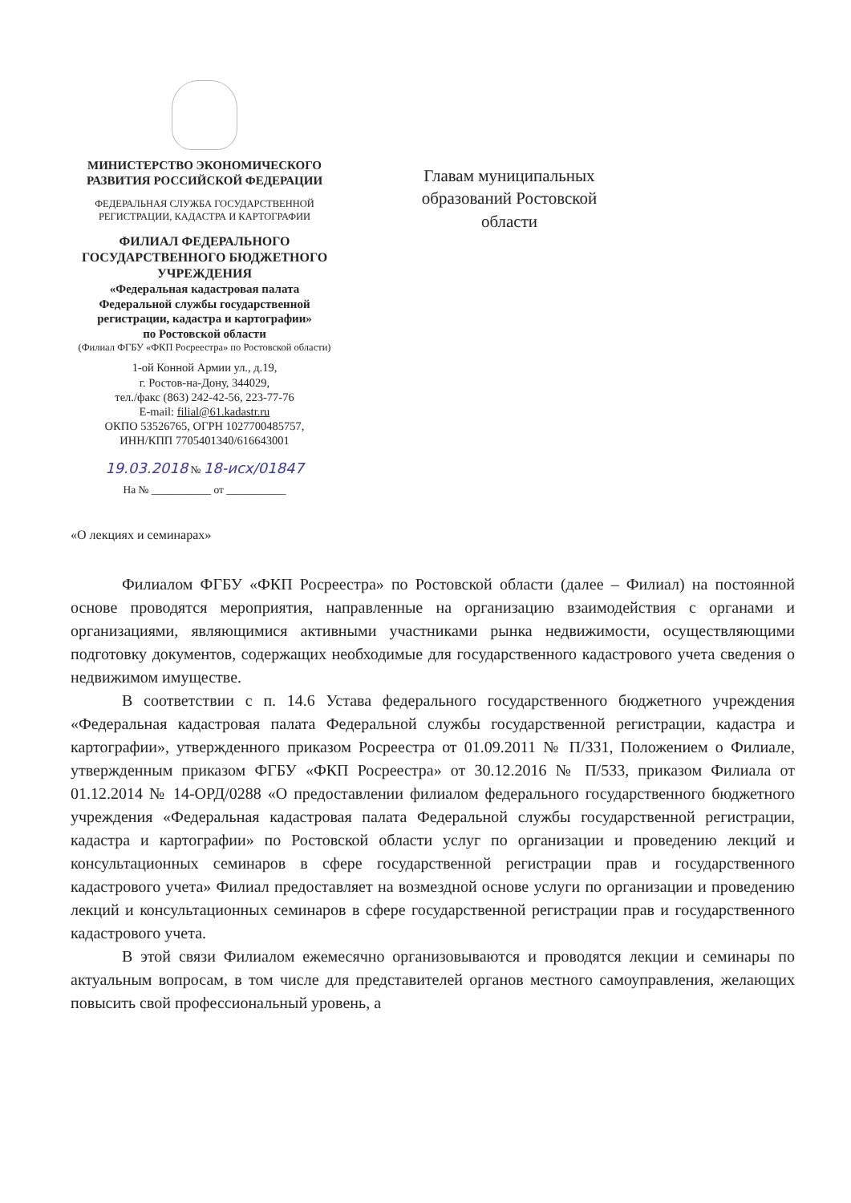МИНИСТЕРСТВО ЭКОНОМИЧЕСКОГО
РАЗВИТИЯ РОССИЙСКОЙ ФЕДЕРАЦИИ
ФЕДЕРАЛЬНАЯ СЛУЖБА ГОСУДАРСТВЕННОЙ
РЕГИСТРАЦИИ, КАДАСТРА И КАРТОГРАФИИ
ФИЛИАЛ ФЕДЕРАЛЬНОГО
ГОСУДАРСТВЕННОГО БЮДЖЕТНОГО
УЧРЕЖДЕНИЯ
«Федеральная кадастровая палата
Федеральной службы государственной
регистрации, кадастра и картографии»
по Ростовской области
(Филиал ФГБУ «ФКП Росреестра» по Ростовской области)
1-ой Конной Армии ул., д.19,
г. Ростов-на-Дону, 344029,
тел./факс (863) 242-42-56, 223-77-76
E-mail: filial@61.kadastr.ru
ОКПО 53526765, ОГРН 1027700485757,
ИНН/КПП 7705401340/616643001
19.03.2018 № 18-исх/01847
На № ___________ от ___________
Главам муниципальных образований Ростовской области
«О лекциях и семинарах»
Филиалом ФГБУ «ФКП Росреестра» по Ростовской области (далее – Филиал) на постоянной основе проводятся мероприятия, направленные на организацию взаимодействия с органами и организациями, являющимися активными участниками рынка недвижимости, осуществляющими подготовку документов, содержащих необходимые для государственного кадастрового учета сведения о недвижимом имуществе.
В соответствии с п. 14.6 Устава федерального государственного бюджетного учреждения «Федеральная кадастровая палата Федеральной службы государственной регистрации, кадастра и картографии», утвержденного приказом Росреестра от 01.09.2011 № П/331, Положением о Филиале, утвержденным приказом ФГБУ «ФКП Росреестра» от 30.12.2016 № П/533, приказом Филиала от 01.12.2014 № 14-ОРД/0288 «О предоставлении филиалом федерального государственного бюджетного учреждения «Федеральная кадастровая палата Федеральной службы государственной регистрации, кадастра и картографии» по Ростовской области услуг по организации и проведению лекций и консультационных семинаров в сфере государственной регистрации прав и государственного кадастрового учета» Филиал предоставляет на возмездной основе услуги по организации и проведению лекций и консультационных семинаров в сфере государственной регистрации прав и государственного кадастрового учета.
В этой связи Филиалом ежемесячно организовываются и проводятся лекции и семинары по актуальным вопросам, в том числе для представителей органов местного самоуправления, желающих повысить свой профессиональный уровень, а